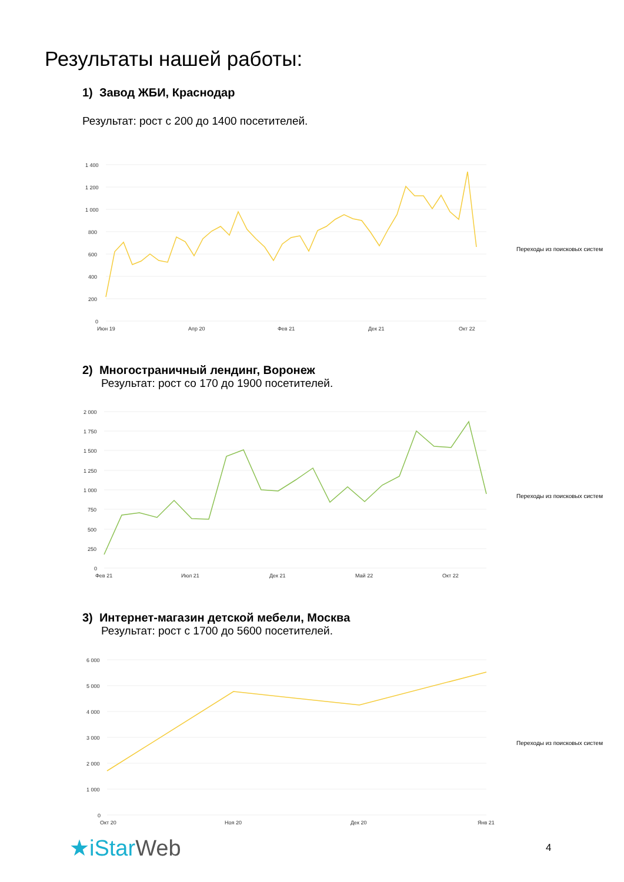Результаты нашей работы:
1) Завод ЖБИ, Краснодар
Результат: рост с 200 до 1400 посетителей.
1 400
1 200
1 000
800
600
400
200
0
Июн 19
Апр 20
Фев 21
Дек 21
Окт 22
Переходы из поисковых систем
2) Многостраничный лендинг, Воронеж
Результат: рост со 170 до 1900 посетителей.
2 000
1 750
1 500
1 250
1 000
750
500
250
0
Фев 21
Июл 21
Дек 21
Май 22
Окт 22
Переходы из поисковых систем
3) Интернет-магазин детской мебели, Москва
Результат: рост с 1700 до 5600 посетителей.
6 000
5 000
4 000
3 000
2 000
1 000
0
Окт 20
Ноя 20
Дек 20
Янв 21
Переходы из поисковых систем
★iStar Web 4